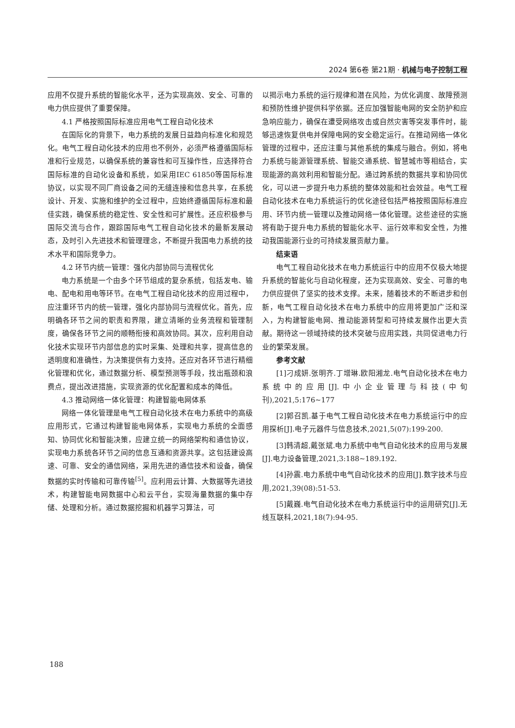2024 第6卷 第21期 · 机械与电子控制工程
应用不仅提升系统的智能化水平，还为实现高效、安全、可靠的电力供应提供了重要保障。
4.1 严格按照国际标准应用电气工程自动化技术
在国际化的背景下，电力系统的发展日益趋向标准化和规范化。电气工程自动化技术的应用也不例外，必须严格遵循国际标准和行业规范，以确保系统的兼容性和可互操作性，应选择符合国际标准的自动化设备和系统，如采用IEC 61850等国际标准协议，以实现不同厂商设备之间的无缝连接和信息共享，在系统设计、开发、实施和维护的全过程中，应始终遵循国际标准和最佳实践，确保系统的稳定性、安全性和可扩展性。还应积极参与国际交流与合作，跟踪国际电气工程自动化技术的最新发展动态，及时引入先进技术和管理理念，不断提升我国电力系统的技术水平和国际竞争力。
4.2 环节内统一管理：强化内部协同与流程优化
电力系统是一个由多个环节组成的复杂系统，包括发电、输电、配电和用电等环节。在电气工程自动化技术的应用过程中，应注重环节内的统一管理，强化内部协同与流程优化。首先，应明确各环节之间的职责和界限，建立清晰的业务流程和管理制度，确保各环节之间的顺畅衔接和高效协同。其次，应利用自动化技术实现环节内部信息的实时采集、处理和共享，提高信息的透明度和准确性，为决策提供有力支持。还应对各环节进行精细化管理和优化，通过数据分析、模型预测等手段，找出瓶颈和浪费点，提出改进措施，实现资源的优化配置和成本的降低。
4.3 推动网络一体化管理：构建智能电网体系
网络一体化管理是电气工程自动化技术在电力系统中的高级应用形式，它通过构建智能电网体系，实现电力系统的全面感知、协同优化和智能决策，应建立统一的网络架构和通信协议，实现电力系统各环节之间的信息互通和资源共享。这包括建设高速、可靠、安全的通信网络，采用先进的通信技术和设备，确保数据的实时传输和可靠传输<sup>[5]</sup>。应利用云计算、大数据等先进技术，构建智能电网数据中心和云平台，实现海量数据的集中存储、处理和分析。通过数据挖掘和机器学习算法，可
以揭示电力系统的运行规律和潜在风险，为优化调度、故障预测和预防性维护提供科学依据。还应加强智能电网的安全防护和应急响应能力，确保在遭受网络攻击或自然灾害等突发事件时，能够迅速恢复供电并保障电网的安全稳定运行。在推动网络一体化管理的过程中，还应注重与其他系统的集成与融合。例如，将电力系统与能源管理系统、智能交通系统、智慧城市等相结合，实现能源的高效利用和智能分配。通过跨系统的数据共享和协同优化，可以进一步提升电力系统的整体效能和社会效益。电气工程自动化技术在电力系统运行的优化途径包括严格按照国际标准应用、环节内统一管理以及推动网络一体化管理。这些途径的实施将有助于提升电力系统的智能化水平、运行效率和安全性，为推动我国能源行业的可持续发展贡献力量。
结束语
电气工程自动化技术在电力系统运行中的应用不仅极大地提升系统的智能化与自动化程度，还为实现高效、安全、可靠的电力供应提供了坚实的技术支撑。未来，随着技术的不断进步和创新，电气工程自动化技术在电力系统中的应用将更加广泛和深入，为构建智能电网、推动能源转型和可持续发展作出更大贡献。期待这一领域持续的技术突破与应用实践，共同促进电力行业的繁荣发展。
参考文献
[1]刁成妍.张明齐.丁增琳.欧阳湘龙.电气自动化技术在电力系统中的应用[J].中小企业管理与科技(中旬刊),2021,5:176~177
[2]郭召凯.基于电气工程自动化技术在电力系统运行中的应用探析[J].电子元器件与信息技术,2021,5(07):199-200.
[3]韩清超,戴张斌.电力系统中电气自动化技术的应用与发展[J].电力设备管理,2021,3:188~189.192.
[4]孙震.电力系统中电气自动化技术的应用[J].数字技术与应用,2021,39(08):51-53.
[5]戴巍.电气自动化技术在电力系统运行中的运用研究[J].无线互联科,2021,18(7):94-95.
188